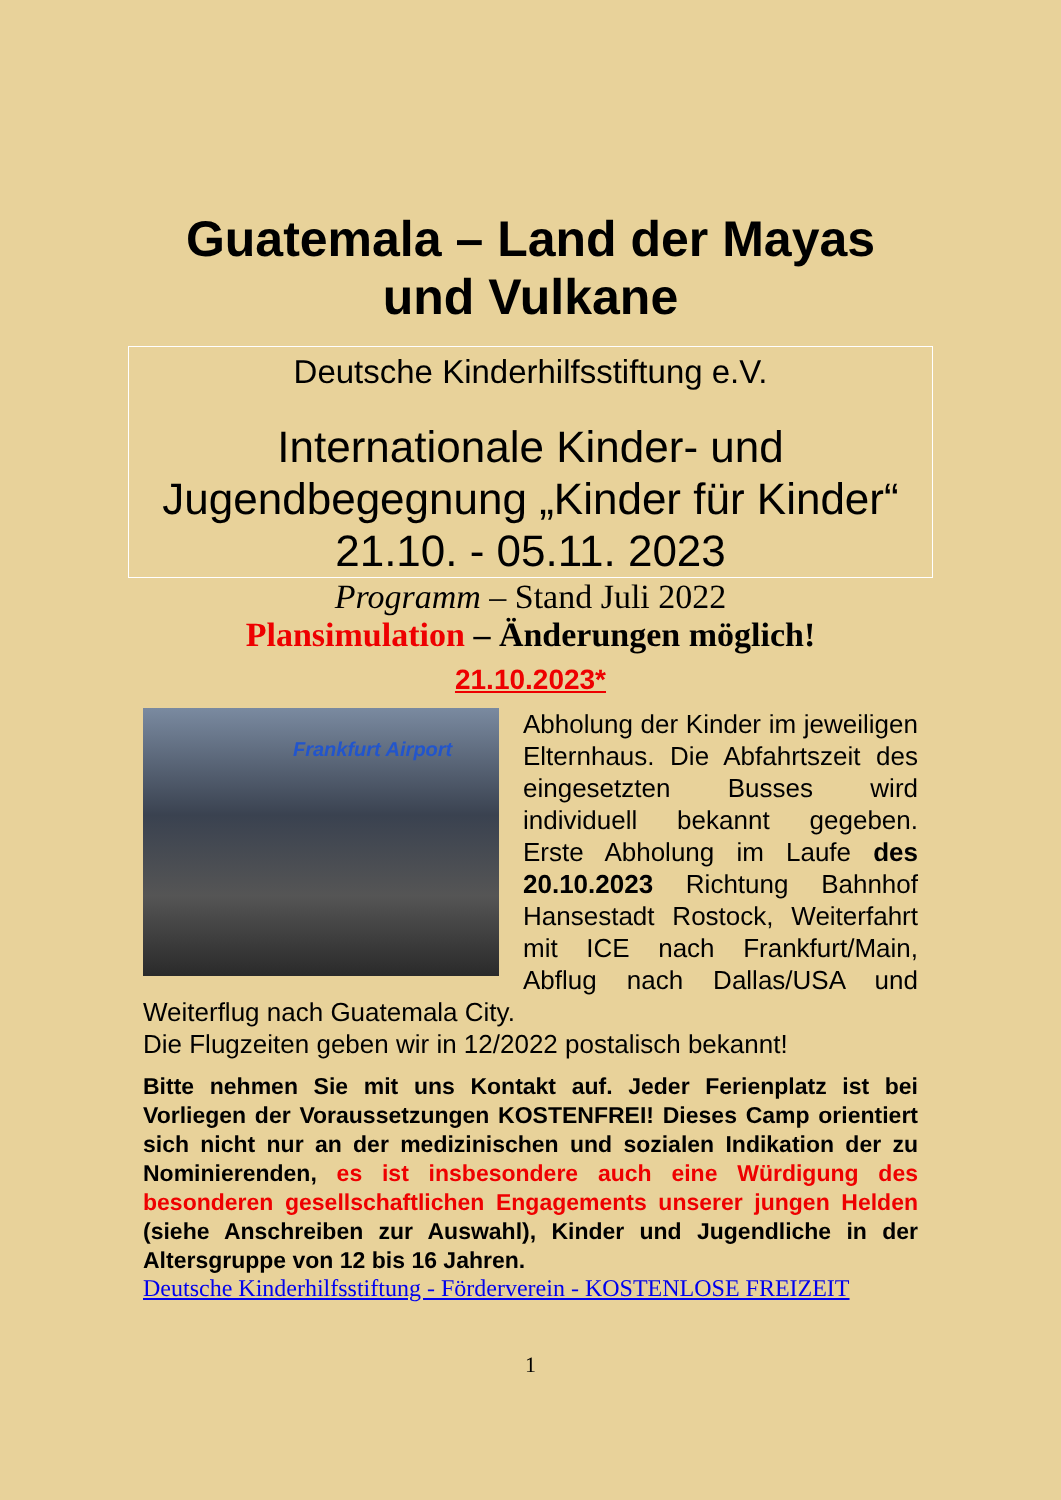Guatemala – Land der Mayas
und Vulkane
Deutsche Kinderhilfsstiftung e.V.
Internationale Kinder- und Jugendbegegnung „Kinder für Kinder“ 21.10. - 05.11. 2023
Programm – Stand Juli 2022
Plansimulation – Änderungen möglich!
21.10.2023*
Frankfurt Airport
Abholung der Kinder im jeweiligen Elternhaus. Die Abfahrtszeit des eingesetzten Busses wird individuell bekannt gegeben. Erste Abholung im Laufe des 20.10.2023 Richtung Bahnhof Hansestadt Rostock, Weiterfahrt mit ICE nach Frankfurt/Main, Abflug nach Dallas/USA und Weiterflug nach Guatemala City.
Die Flugzeiten geben wir in 12/2022 postalisch bekannt!
Bitte nehmen Sie mit uns Kontakt auf. Jeder Ferienplatz ist bei Vorliegen der Voraussetzungen KOSTENFREI! Dieses Camp orientiert sich nicht nur an der medizinischen und sozialen Indikation der zu Nominierenden, es ist insbesondere auch eine Würdigung des besonderen gesellschaftlichen Engagements unserer jungen Helden (siehe Anschreiben zur Auswahl), Kinder und Jugendliche in der Altersgruppe von 12 bis 16 Jahren.
Deutsche Kinderhilfsstiftung - Förderverein - KOSTENLOSE FREIZEIT
1